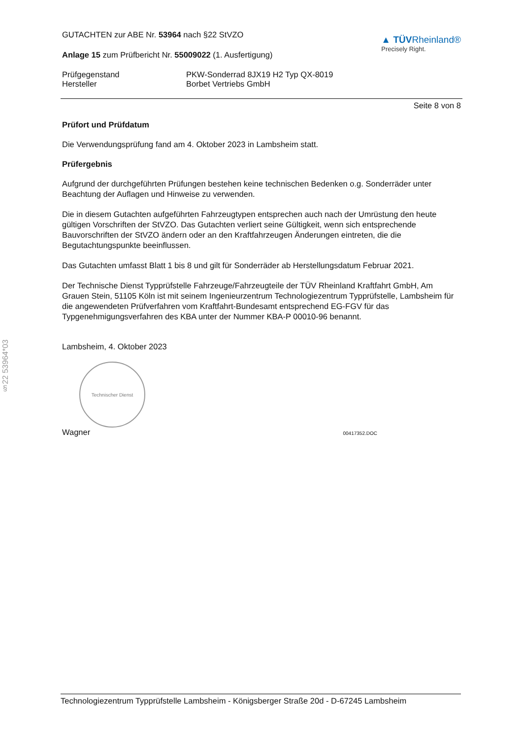§22 53964*03
GUTACHTEN zur ABE Nr. 53964 nach §22 StVZO
Anlage 15 zum Prüfbericht Nr. 55009022 (1. Ausfertigung)
▲ TÜVRheinland®
Precisely Right.
Prüfgegenstand
Hersteller
PKW-Sonderrad 8JX19 H2 Typ QX-8019
Borbet Vertriebs GmbH
Seite 8 von 8
Prüfort und Prüfdatum
Die Verwendungsprüfung fand am 4. Oktober 2023 in Lambsheim statt.
Prüfergebnis
Aufgrund der durchgeführten Prüfungen bestehen keine technischen Bedenken o.g. Sonderräder unter Beachtung der Auflagen und Hinweise zu verwenden.
Die in diesem Gutachten aufgeführten Fahrzeugtypen entsprechen auch nach der Umrüstung den heute gültigen Vorschriften der StVZO. Das Gutachten verliert seine Gültigkeit, wenn sich entsprechende Bauvorschriften der StVZO ändern oder an den Kraftfahrzeugen Änderungen eintreten, die die Begutachtungspunkte beeinflussen.
Das Gutachten umfasst Blatt 1 bis 8 und gilt für Sonderräder ab Herstellungsdatum Februar 2021.
Der Technische Dienst Typprüfstelle Fahrzeuge/Fahrzeugteile der TÜV Rheinland Kraftfahrt GmbH, Am Grauen Stein, 51105 Köln ist mit seinem Ingenieurzentrum Technologiezentrum Typprüfstelle, Lambsheim für die angewendeten Prüfverfahren vom Kraftfahrt-Bundesamt entsprechend EG-FGV für das Typgenehmigungsverfahren des KBA unter der Nummer KBA-P 00010-96 benannt.
Lambsheim, 4. Oktober 2023
Technischer Dienst
Wagner 00417352.DOC
Technologiezentrum Typprüfstelle Lambsheim - Königsberger Straße 20d - D-67245 Lambsheim